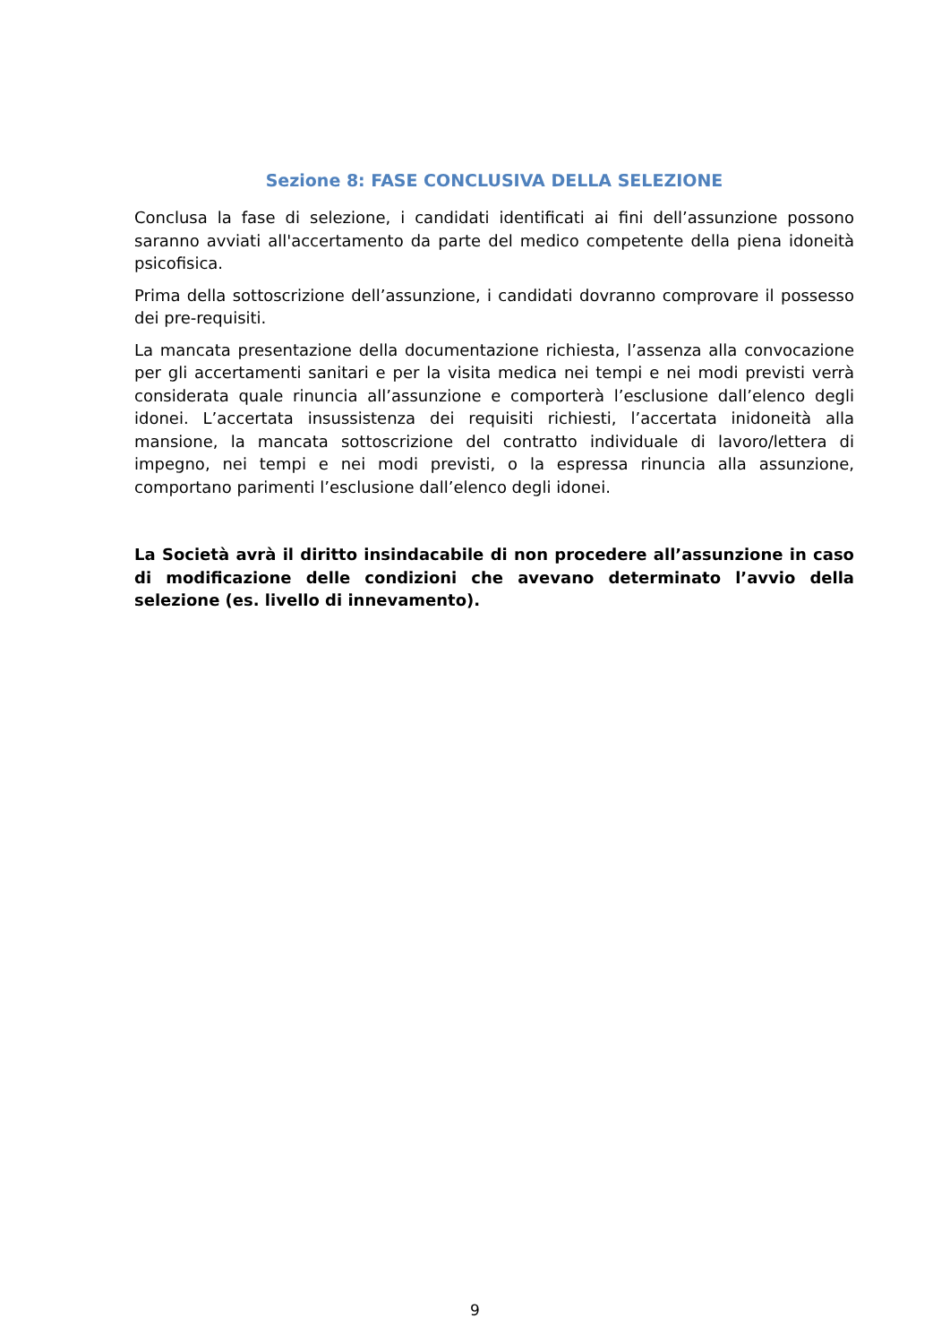Sezione 8: FASE CONCLUSIVA DELLA SELEZIONE
Conclusa la fase di selezione, i candidati identificati ai fini dell’assunzione possono saranno avviati all'accertamento da parte del medico competente della piena idoneità psicofisica.
Prima della sottoscrizione dell’assunzione, i candidati dovranno comprovare il possesso dei pre-requisiti.
La mancata presentazione della documentazione richiesta, l’assenza alla convocazione per gli accertamenti sanitari e per la visita medica nei tempi e nei modi previsti verrà considerata quale rinuncia all’assunzione e comporterà l’esclusione dall’elenco degli idonei. L’accertata insussistenza dei requisiti richiesti, l’accertata inidoneità alla mansione, la mancata sottoscrizione del contratto individuale di lavoro/lettera di impegno, nei tempi e nei modi previsti, o la espressa rinuncia alla assunzione, comportano parimenti l’esclusione dall’elenco degli idonei.
La Società avrà il diritto insindacabile di non procedere all’assunzione in caso di modificazione delle condizioni che avevano determinato l’avvio della selezione (es. livello di innevamento).
9